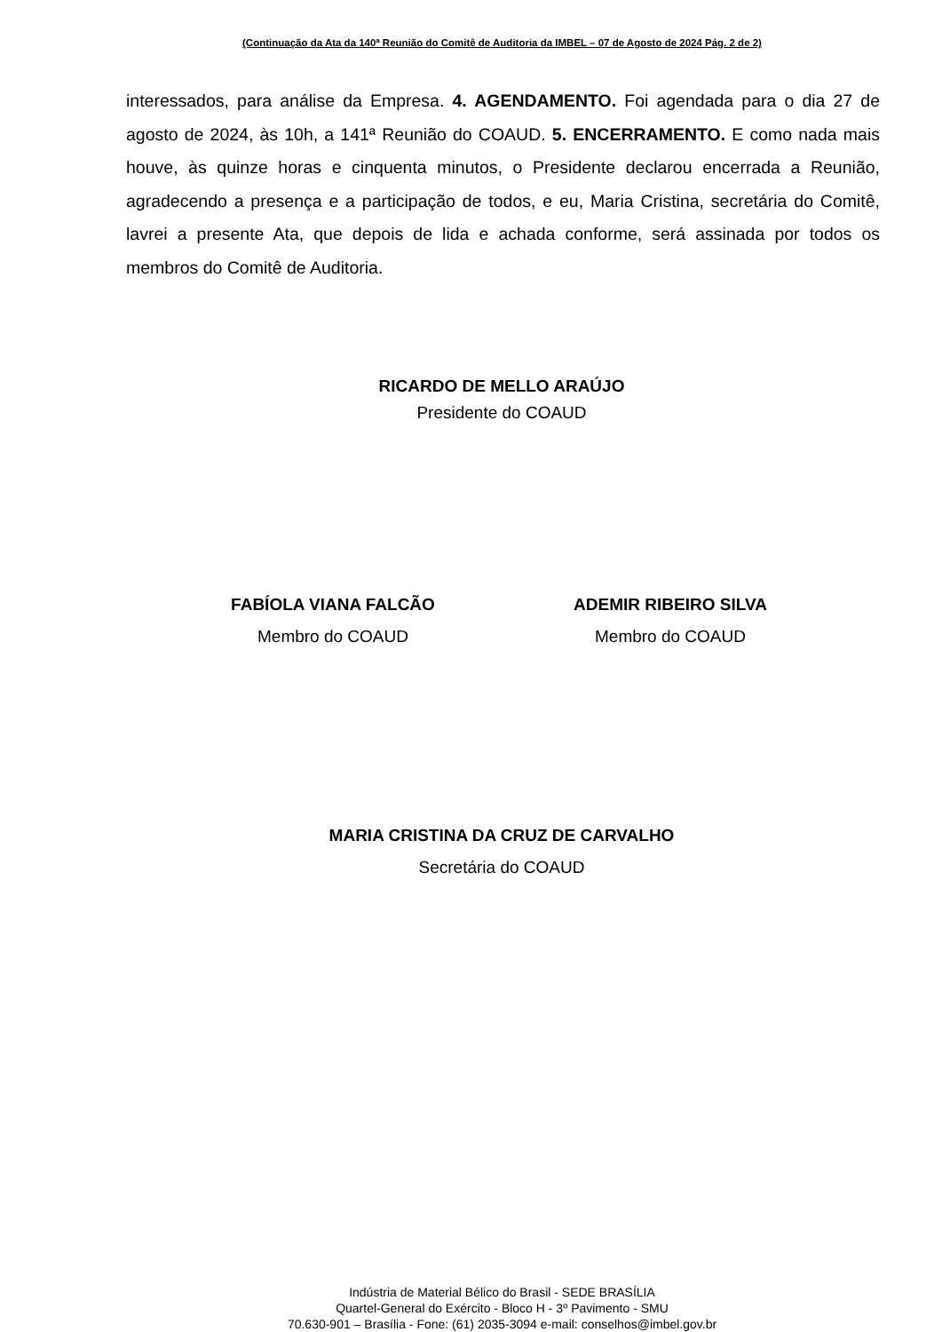(Continuação da Ata da 140ª Reunião do Comitê de Auditoria da IMBEL – 07 de Agosto de 2024 Pág. 2 de 2)
interessados, para análise da Empresa. 4. AGENDAMENTO. Foi agendada para o dia 27 de agosto de 2024, às 10h, a 141ª Reunião do COAUD. 5. ENCERRAMENTO. E como nada mais houve, às quinze horas e cinquenta minutos, o Presidente declarou encerrada a Reunião, agradecendo a presença e a participação de todos, e eu, Maria Cristina, secretária do Comitê, lavrei a presente Ata, que depois de lida e achada conforme, será assinada por todos os membros do Comitê de Auditoria.
RICARDO DE MELLO ARAÚJO
Presidente do COAUD
FABÍOLA VIANA FALCÃO
Membro do COAUD
ADEMIR RIBEIRO SILVA
Membro do COAUD
MARIA CRISTINA DA CRUZ DE CARVALHO
Secretária do COAUD
Indústria de Material Bélico do Brasil - SEDE BRASÍLIA
Quartel-General do Exército - Bloco H - 3º Pavimento - SMU
70.630-901 – Brasília - Fone: (61) 2035-3094 e-mail: conselhos@imbel.gov.br